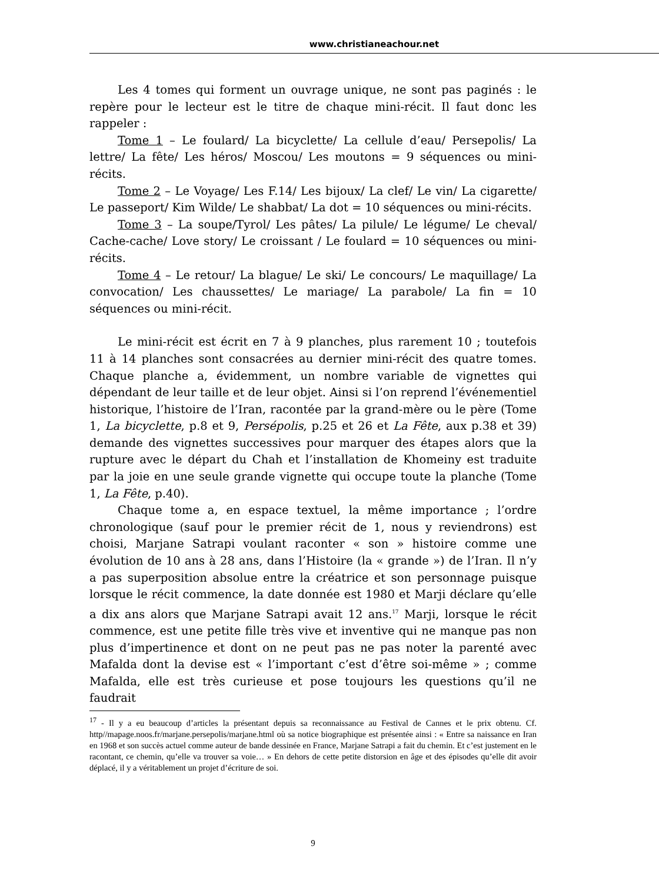www.christianeachour.net
Les 4 tomes qui forment un ouvrage unique, ne sont pas paginés : le repère pour le lecteur est le titre de chaque mini-récit. Il faut donc les rappeler :
Tome 1 – Le foulard/ La bicyclette/ La cellule d’eau/ Persepolis/ La lettre/ La fête/ Les héros/ Moscou/ Les moutons = 9 séquences ou mini-récits.
Tome 2 – Le Voyage/ Les F.14/ Les bijoux/ La clef/ Le vin/ La cigarette/ Le passeport/ Kim Wilde/ Le shabbat/ La dot = 10 séquences ou mini-récits.
Tome 3 – La soupe/Tyrol/ Les pâtes/ La pilule/ Le légume/ Le cheval/ Cache-cache/ Love story/ Le croissant / Le foulard = 10 séquences ou mini-récits.
Tome 4 – Le retour/ La blague/ Le ski/ Le concours/ Le maquillage/ La convocation/ Les chaussettes/ Le mariage/ La parabole/ La fin = 10 séquences ou mini-récit.
Le mini-récit est écrit en 7 à 9 planches, plus rarement 10 ; toutefois 11 à 14 planches sont consacrées au dernier mini-récit des quatre tomes. Chaque planche a, évidemment, un nombre variable de vignettes qui dépendant de leur taille et de leur objet. Ainsi si l’on reprend l’événementiel historique, l’histoire de l’Iran, racontée par la grand-mère ou le père (Tome 1, La bicyclette, p.8 et 9, Persépolis, p.25 et 26 et La Fête, aux p.38 et 39) demande des vignettes successives pour marquer des étapes alors que la rupture avec le départ du Chah et l’installation de Khomeiny est traduite par la joie en une seule grande vignette qui occupe toute la planche (Tome 1, La Fête, p.40).
Chaque tome a, en espace textuel, la même importance ; l’ordre chronologique (sauf pour le premier récit de 1, nous y reviendrons) est choisi, Marjane Satrapi voulant raconter « son » histoire comme une évolution de 10 ans à 28 ans, dans l’Histoire (la « grande ») de l’Iran. Il n’y a pas superposition absolue entre la créatrice et son personnage puisque lorsque le récit commence, la date donnée est 1980 et Marji déclare qu’elle a dix ans alors que Marjane Satrapi avait 12 ans.<sup>17</sup> Marji, lorsque le récit commence, est une petite fille très vive et inventive qui ne manque pas non plus d’impertinence et dont on ne peut pas ne pas noter la parenté avec Mafalda dont la devise est « l’important c’est d’être soi-même » ; comme Mafalda, elle est très curieuse et pose toujours les questions qu’il ne faudrait
<sup>17</sup> - Il y a eu beaucoup d’articles la présentant depuis sa reconnaissance au Festival de Cannes et le prix obtenu. Cf. http//mapage.noos.fr/marjane.persepolis/marjane.html où sa notice biographique est présentée ainsi : « Entre sa naissance en Iran en 1968 et son succès actuel comme auteur de bande dessinée en France, Marjane Satrapi a fait du chemin. Et c’est justement en le racontant, ce chemin, qu’elle va trouver sa voie… » En dehors de cette petite distorsion en âge et des épisodes qu’elle dit avoir déplacé, il y a véritablement un projet d’écriture de soi.
9